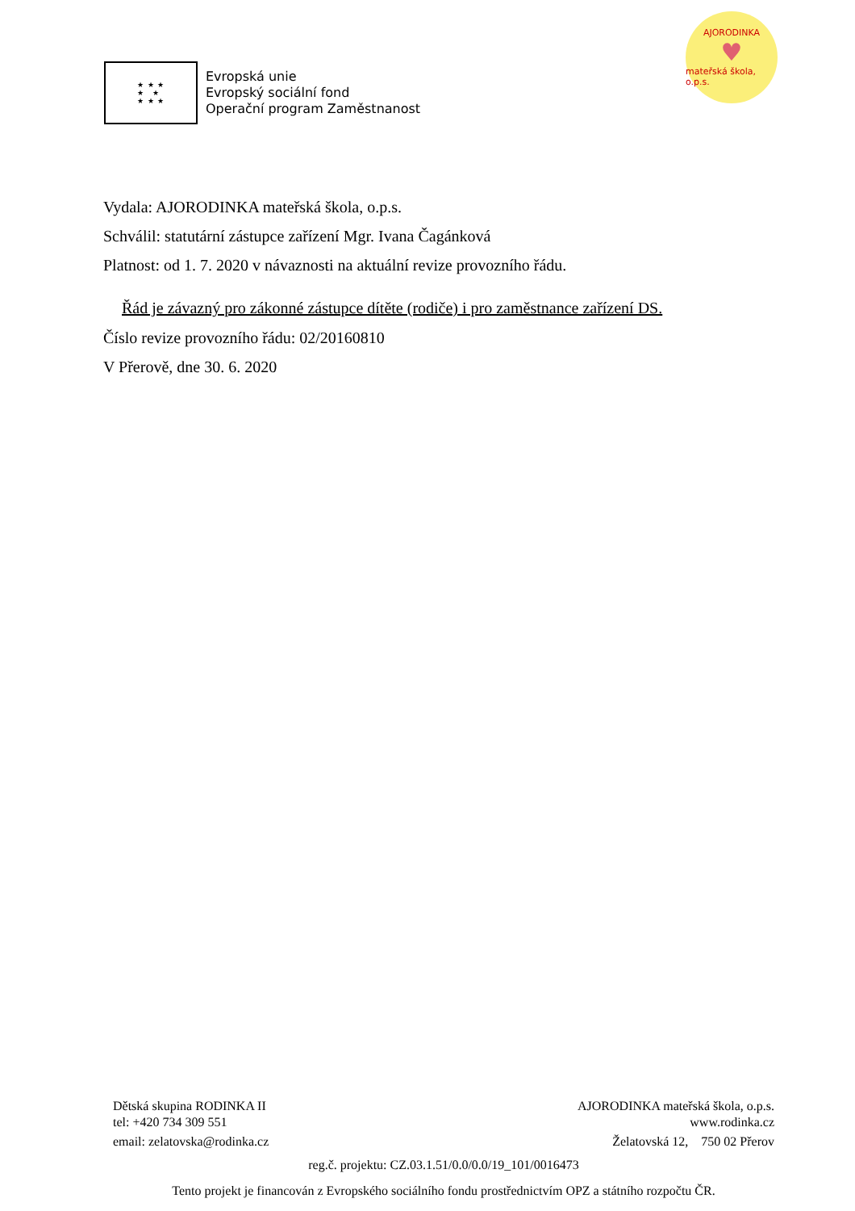★ ★ ★
★ ★
★ ★ ★
Evropská unie
Evropský sociální fond
Operační program Zaměstnanost
AJORODINKA
♥
mateřská škola, o.p.s.
Vydala: AJORODINKA mateřská škola, o.p.s.
Schválil: statutární zástupce zařízení Mgr. Ivana Čagánková
Platnost: od 1. 7. 2020 v návaznosti na aktuální revize provozního řádu.
Řád je závazný pro zákonné zástupce dítěte (rodiče) i pro zaměstnance zařízení DS.
Číslo revize provozního řádu: 02/20160810
V Přerově, dne 30. 6. 2020
Dětská skupina RODINKA II AJORODINKA mateřská škola, o.p.s.
tel: +420 734 309 551 www.rodinka.cz
email: zelatovska@rodinka.cz Želatovská 12, 750 02 Přerov
reg.č. projektu: CZ.03.1.51/0.0/0.0/19_101/0016473
Tento projekt je financován z Evropského sociálního fondu prostřednictvím OPZ a státního rozpočtu ČR.